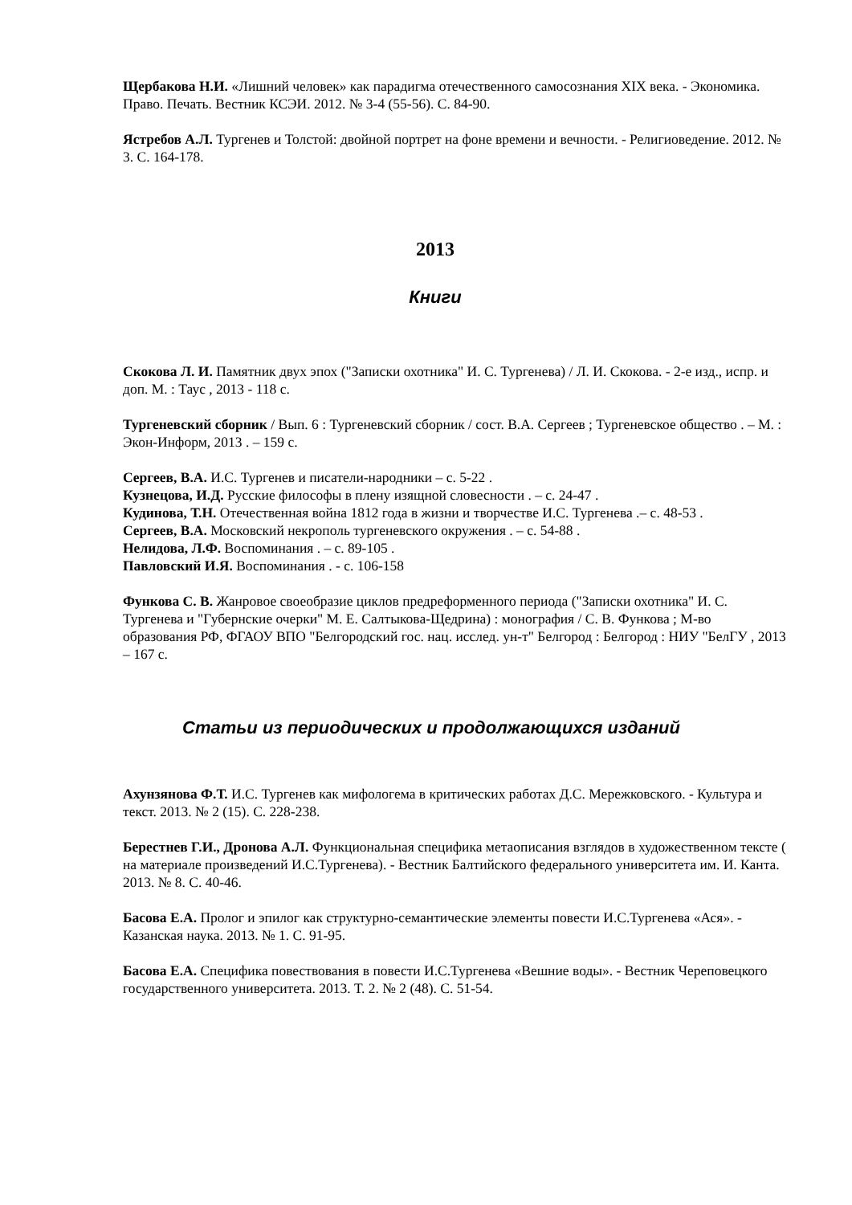Щербакова Н.И. «Лишний человек» как парадигма отечественного самосознания XIX века. - Экономика. Право. Печать. Вестник КСЭИ. 2012. № 3-4 (55-56). С. 84-90.
Ястребов А.Л. Тургенев и Толстой: двойной портрет на фоне времени и вечности. - Религиоведение. 2012. № 3. С. 164-178.
2013
Книги
Скокова Л. И. Памятник двух эпох ("Записки охотника" И. С. Тургенева) / Л. И. Скокова. - 2-е изд., испр. и доп. М. : Таус , 2013 - 118 с.
Тургеневский сборник / Вып. 6 : Тургеневский сборник / сост. В.А. Сергеев ; Тургеневское общество . – М. : Экон-Информ, 2013 . – 159 с.
Сергеев, В.А. И.С. Тургенев и писатели-народники – с. 5-22 .
Кузнецова, И.Д. Русские философы в плену изящной словесности . – с. 24-47 .
Кудинова, Т.Н. Отечественная война 1812 года в жизни и творчестве И.С. Тургенева .– с. 48-53 .
Сергеев, В.А. Московский некрополь тургеневского окружения . – с. 54-88 .
Нелидова, Л.Ф. Воспоминания . – с. 89-105 .
Павловский И.Я. Воспоминания . - с. 106-158
Функова С. В. Жанровое своеобразие циклов предреформенного периода ("Записки охотника" И. С. Тургенева и "Губернские очерки" М. Е. Салтыкова-Щедрина) : монография / С. В. Функова ; М-во образования РФ, ФГАОУ ВПО "Белгородский гос. нац. исслед. ун-т" Белгород : Белгород : НИУ "БелГУ , 2013 – 167 с.
Статьи из периодических и продолжающихся изданий
Ахунзянова Ф.Т. И.С. Тургенев как мифологема в критических работах Д.С. Мережковского. - Культура и текст. 2013. № 2 (15). С. 228-238.
Берестнев Г.И., Дронова А.Л. Функциональная специфика метаописания взглядов в художественном тексте ( на материале произведений И.С.Тургенева). - Вестник Балтийского федерального университета им. И. Канта. 2013. № 8. С. 40-46.
Басова Е.А. Пролог и эпилог как структурно-семантические элементы повести И.С.Тургенева «Ася». - Казанская наука. 2013. № 1. С. 91-95.
Басова Е.А. Специфика повествования в повести И.С.Тургенева «Вешние воды». - Вестник Череповецкого государственного университета. 2013. Т. 2. № 2 (48). С. 51-54.